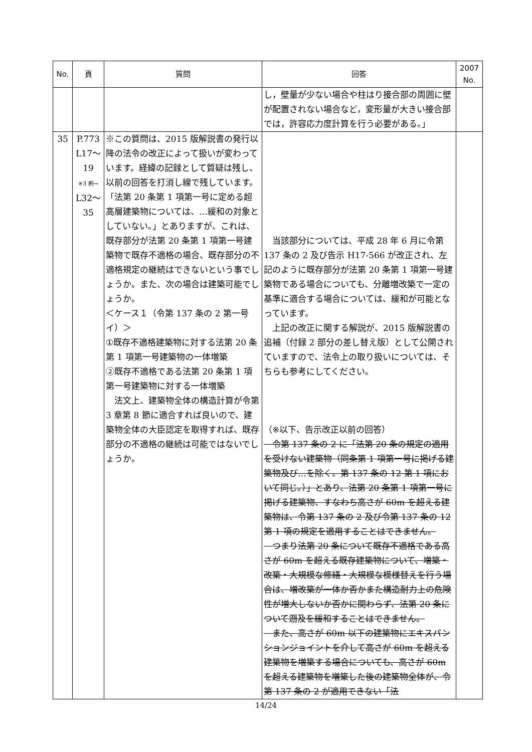| No. | 頁 | 質問 | 回答 | 2007 No. |
| --- | --- | --- | --- | --- |
| | | | し，壁量が少ない場合や柱はり接合部の周囲に壁が配置されない場合など，変形量が大きい接合部では，許容応力度計算を行う必要がある。」 | |
| 35 | P.773 L17～ 19 ※3 刷→ L32～ 35 | ※この質問は、2015 版解説書の発行以降の法令の改正によって扱いが変わっています。経緯の記録として質疑は残し、以前の回答を打消し線で残しています。 「法第 20 条第 1 項第一号に定める超高層建築物については、…緩和の対象としていない。」とありますが、これは、既存部分が法第 20 条第 1 項第一号建築物で既存不適格の場合、既存部分の不適格規定の継続はできないという事でしょうか。また、次の場合は建築可能でしょうか。 ＜ケース１（令第 137 条の 2 第一号イ）＞ ①既存不適格建築物に対する法第 20 条第 1 項第一号建築物の一体増築 ②既存不適格である法第 20 条第 1 項第一号建築物に対する一体増築 法文上、建築物全体の構造計算が令第 3 章第 8 節に適合すれば良いので、建築物全体の大臣認定を取得すれば、既存部分の不適格の継続は可能ではないでしょうか。 | 当該部分については、平成 28 年 6 月に令第 137 条の 2 及び告示 H17-566 が改正され、左記のように既存部分が法第 20 条第 1 項第一号建築物である場合についても、分離増改築で一定の基準に適合する場合については、緩和が可能となっています。 上記の改正に関する解説が、2015 版解説書の追補（付録 2 部分の差し替え版）として公開されていますので、法令上の取り扱いについては、そちらも参考にしてください。 （※以下、告示改正以前の回答） 令第 137 条の 2 に「法第 20 条の規定の適用を受けない建築物（同条第 1 項第一号に掲げる建築物及び…を除く。第 137 条の 12 第 1 項において同じ。）」とあり、法第 20 条第 1 項第一号に掲げる建築物、すなわち高さが 60m を超える建築物は、令第 137 条の 2 及び令第 137 条の 12 第 1 項の規定を適用することはできません。 つまり法第 20 条について既存不適格である高さが 60m を超える既存建築物について、増築・改築・大規模な修繕・大規模な模様替えを行う場合は、増改築が一体か否かまた構造耐力上の危険性が増大しないか否かに関わらず、法第 20 条について遡及を緩和することはできません。 また、高さが 60m 以下の建築物にエキスパンションジョイントを介して高さが 60m を超える建築物を増築する場合についても、高さが 60m を超える建築物を増築した後の建築物全体が、令第 137 条の 2 が適用できない「法 | |
14/24